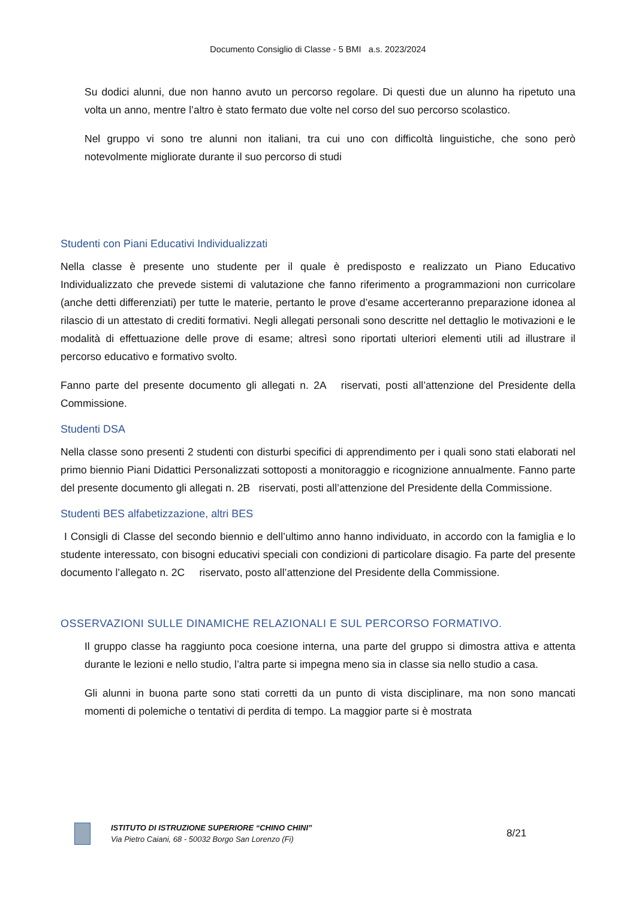Documento Consiglio di Classe - 5 BMI a.s. 2023/2024
Su dodici alunni, due non hanno avuto un percorso regolare. Di questi due un alunno ha ripetuto una volta un anno, mentre l’altro è stato fermato due volte nel corso del suo percorso scolastico.
Nel gruppo vi sono tre alunni non italiani, tra cui uno con difficoltà linguistiche, che sono però notevolmente migliorate durante il suo percorso di studi
Studenti con Piani Educativi Individualizzati
Nella classe è presente uno studente per il quale è predisposto e realizzato un Piano Educativo Individualizzato che prevede sistemi di valutazione che fanno riferimento a programmazioni non curricolare (anche detti differenziati) per tutte le materie, pertanto le prove d’esame accerteranno preparazione idonea al rilascio di un attestato di crediti formativi. Negli allegati personali sono descritte nel dettaglio le motivazioni e le modalità di effettuazione delle prove di esame; altresì sono riportati ulteriori elementi utili ad illustrare il percorso educativo e formativo svolto.
Fanno parte del presente documento gli allegati n. 2A riservati, posti all’attenzione del Presidente della Commissione.
Studenti DSA
Nella classe sono presenti 2 studenti con disturbi specifici di apprendimento per i quali sono stati elaborati nel primo biennio Piani Didattici Personalizzati sottoposti a monitoraggio e ricognizione annualmente. Fanno parte del presente documento gli allegati n. 2B riservati, posti all’attenzione del Presidente della Commissione.
Studenti BES alfabetizzazione, altri BES
I Consigli di Classe del secondo biennio e dell’ultimo anno hanno individuato, in accordo con la famiglia e lo studente interessato, con bisogni educativi speciali con condizioni di particolare disagio. Fa parte del presente documento l’allegato n. 2C riservato, posto all’attenzione del Presidente della Commissione.
OSSERVAZIONI SULLE DINAMICHE RELAZIONALI E SUL PERCORSO FORMATIVO.
Il gruppo classe ha raggiunto poca coesione interna, una parte del gruppo si dimostra attiva e attenta durante le lezioni e nello studio, l’altra parte si impegna meno sia in classe sia nello studio a casa.
Gli alunni in buona parte sono stati corretti da un punto di vista disciplinare, ma non sono mancati momenti di polemiche o tentativi di perdita di tempo. La maggior parte si è mostrata
ISTITUTO DI ISTRUZIONE SUPERIORE “CHINO CHINI”
Via Pietro Caiani, 68 - 50032 Borgo San Lorenzo (Fi)
8/21